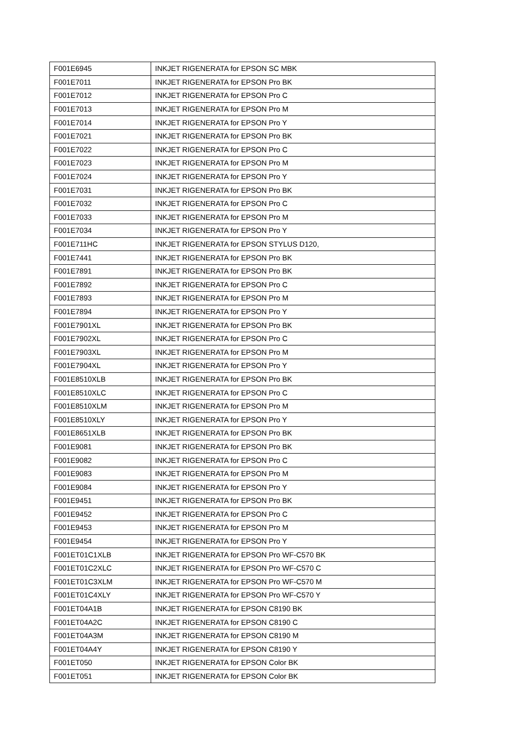| F001E6945 | INKJET RIGENERATA for EPSON SC MBK |
| F001E7011 | INKJET RIGENERATA for EPSON Pro BK |
| F001E7012 | INKJET RIGENERATA for EPSON Pro C |
| F001E7013 | INKJET RIGENERATA for EPSON Pro M |
| F001E7014 | INKJET RIGENERATA for EPSON Pro Y |
| F001E7021 | INKJET RIGENERATA for EPSON Pro BK |
| F001E7022 | INKJET RIGENERATA for EPSON Pro C |
| F001E7023 | INKJET RIGENERATA for EPSON Pro M |
| F001E7024 | INKJET RIGENERATA for EPSON Pro Y |
| F001E7031 | INKJET RIGENERATA for EPSON Pro BK |
| F001E7032 | INKJET RIGENERATA for EPSON Pro C |
| F001E7033 | INKJET RIGENERATA for EPSON Pro M |
| F001E7034 | INKJET RIGENERATA for EPSON Pro Y |
| F001E711HC | INKJET RIGENERATA for EPSON STYLUS D120, |
| F001E7441 | INKJET RIGENERATA for EPSON Pro BK |
| F001E7891 | INKJET RIGENERATA for EPSON Pro BK |
| F001E7892 | INKJET RIGENERATA for EPSON Pro C |
| F001E7893 | INKJET RIGENERATA for EPSON Pro M |
| F001E7894 | INKJET RIGENERATA for EPSON Pro Y |
| F001E7901XL | INKJET RIGENERATA for EPSON Pro BK |
| F001E7902XL | INKJET RIGENERATA for EPSON Pro C |
| F001E7903XL | INKJET RIGENERATA for EPSON Pro M |
| F001E7904XL | INKJET RIGENERATA for EPSON Pro Y |
| F001E8510XLB | INKJET RIGENERATA for EPSON Pro BK |
| F001E8510XLC | INKJET RIGENERATA for EPSON Pro C |
| F001E8510XLM | INKJET RIGENERATA for EPSON Pro M |
| F001E8510XLY | INKJET RIGENERATA for EPSON Pro Y |
| F001E8651XLB | INKJET RIGENERATA for EPSON Pro BK |
| F001E9081 | INKJET RIGENERATA for EPSON Pro BK |
| F001E9082 | INKJET RIGENERATA for EPSON Pro C |
| F001E9083 | INKJET RIGENERATA for EPSON Pro M |
| F001E9084 | INKJET RIGENERATA for EPSON Pro Y |
| F001E9451 | INKJET RIGENERATA for EPSON Pro BK |
| F001E9452 | INKJET RIGENERATA for EPSON Pro C |
| F001E9453 | INKJET RIGENERATA for EPSON Pro M |
| F001E9454 | INKJET RIGENERATA for EPSON Pro Y |
| F001ET01C1XLB | INKJET RIGENERATA for EPSON Pro WF-C570 BK |
| F001ET01C2XLC | INKJET RIGENERATA for EPSON Pro WF-C570 C |
| F001ET01C3XLM | INKJET RIGENERATA for EPSON Pro WF-C570 M |
| F001ET01C4XLY | INKJET RIGENERATA for EPSON Pro WF-C570 Y |
| F001ET04A1B | INKJET RIGENERATA for EPSON C8190 BK |
| F001ET04A2C | INKJET RIGENERATA for EPSON C8190 C |
| F001ET04A3M | INKJET RIGENERATA for EPSON C8190 M |
| F001ET04A4Y | INKJET RIGENERATA for EPSON C8190 Y |
| F001ET050 | INKJET RIGENERATA for EPSON Color BK |
| F001ET051 | INKJET RIGENERATA for EPSON Color BK |